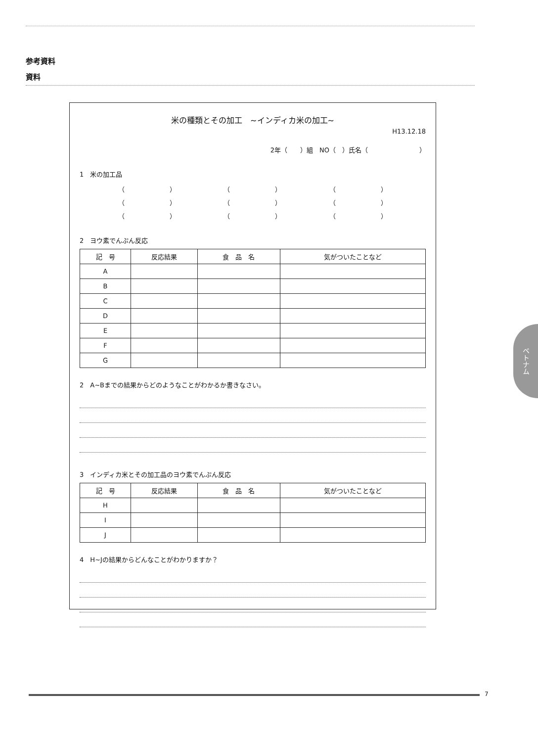参考資料
資料
米の種類とその加工　~インディカ米の加工~
H13.12.18
2年（　　）組　NO（　）氏名（　　　　　　　　）
1　米の加工品
（　　　　　　　） （　　　　　　　） （　　　　　　　）
（　　　　　　　） （　　　　　　　） （　　　　　　　）
（　　　　　　　） （　　　　　　　） （　　　　　　　）
2　ヨウ素でんぷん反応
| 記 号 | 反応結果 | 食 品 名 | 気がついたことなど |
| --- | --- | --- | --- |
| A | | | |
| B | | | |
| C | | | |
| D | | | |
| E | | | |
| F | | | |
| G | | | |
2　A~Bまでの結果からどのようなことがわかるか書きなさい。
3　インディカ米とその加工品のヨウ素でんぷん反応
| 記 号 | 反応結果 | 食 品 名 | 気がついたことなど |
| --- | --- | --- | --- |
| H | | | |
| I | | | |
| J | | | |
4　H~Jの結果からどんなことがわかりますか？
ベトナム
7